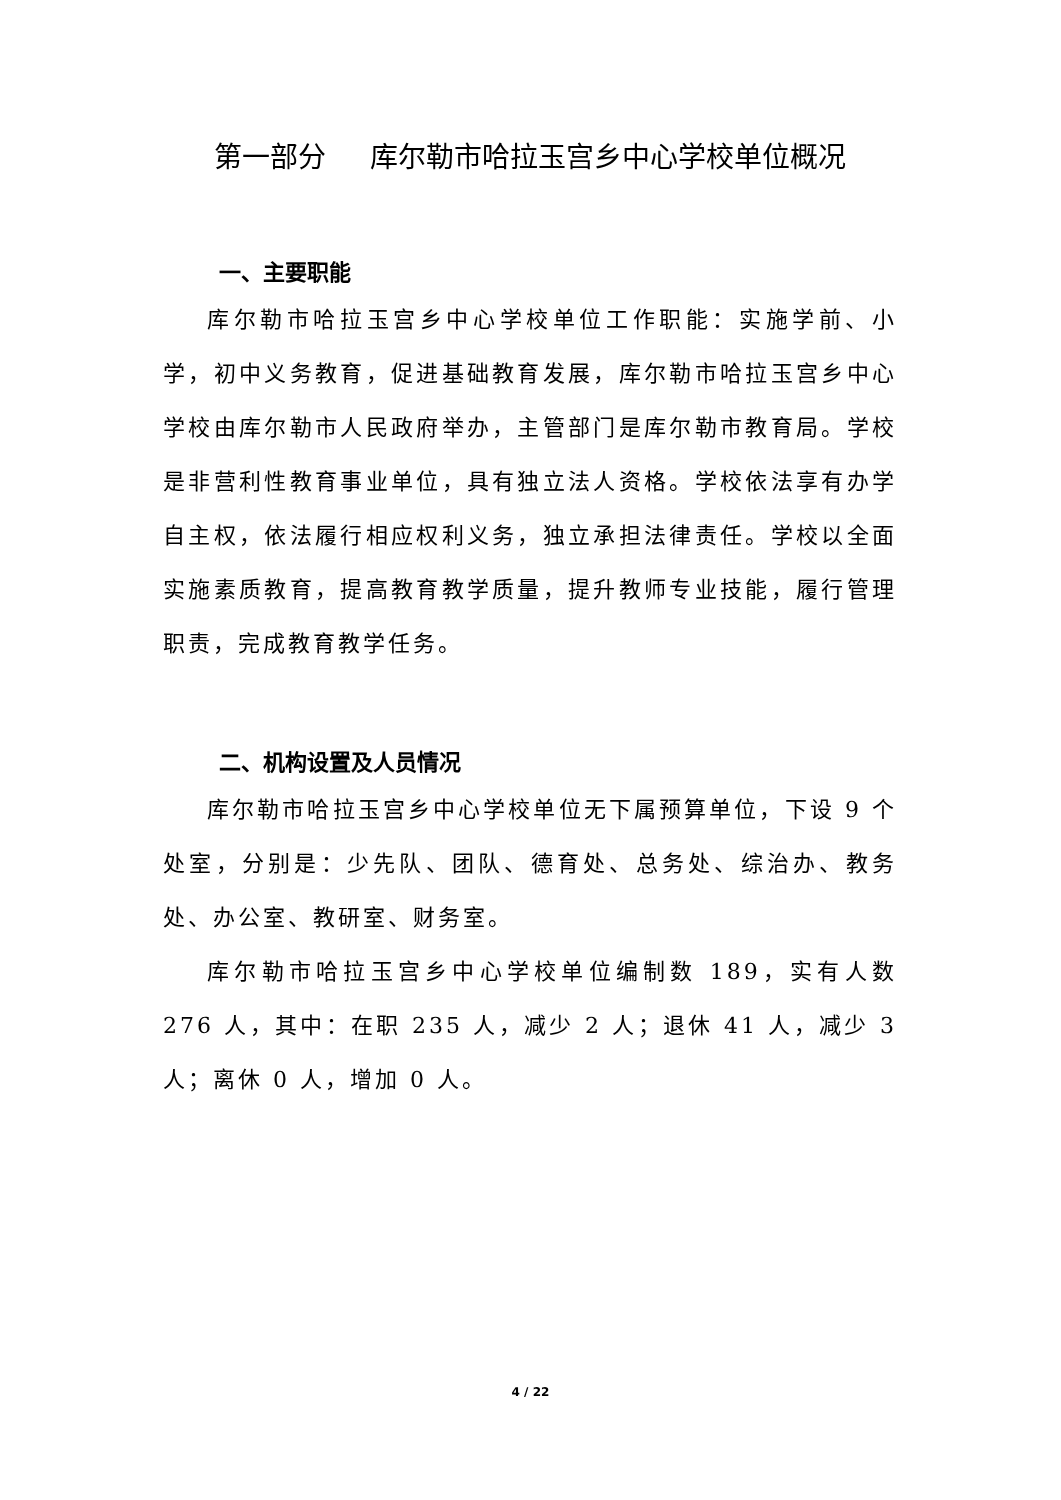第一部分 库尔勒市哈拉玉宫乡中心学校单位概况
一、主要职能
库尔勒市哈拉玉宫乡中心学校单位工作职能：实施学前、小学，初中义务教育，促进基础教育发展，库尔勒市哈拉玉宫乡中心学校由库尔勒市人民政府举办，主管部门是库尔勒市教育局。学校是非营利性教育事业单位，具有独立法人资格。学校依法享有办学自主权，依法履行相应权利义务，独立承担法律责任。学校以全面实施素质教育，提高教育教学质量，提升教师专业技能，履行管理职责，完成教育教学任务。
二、机构设置及人员情况
库尔勒市哈拉玉宫乡中心学校单位无下属预算单位，下设 9 个处室，分别是：少先队、团队、德育处、总务处、综治办、教务处、办公室、教研室、财务室。
库尔勒市哈拉玉宫乡中心学校单位编制数 189，实有人数 276 人，其中：在职 235 人，减少 2 人；退休 41 人，减少 3 人；离休 0 人，增加 0 人。
4 / 22